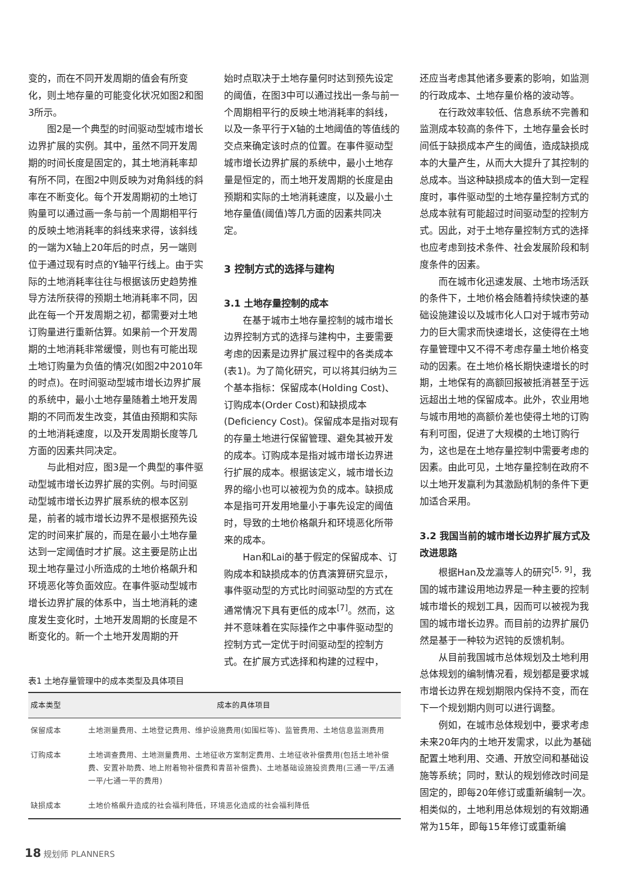变的，而在不同开发周期的值会有所变化，则土地存量的可能变化状况如图2和图3所示。
图2是一个典型的时间驱动型城市增长边界扩展的实例。其中，虽然不同开发周期的时间长度是固定的，其土地消耗率却有所不同，在图2中则反映为对角斜线的斜率在不断变化。每个开发周期初的土地订购量可以通过画一条与前一个周期相平行的反映土地消耗率的斜线来求得，该斜线的一端为X轴上20年后的时点，另一端则位于通过现有时点的Y轴平行线上。由于实际的土地消耗率往往与根据该历史趋势推导方法所获得的预期土地消耗率不同，因此在每一个开发周期之初，都需要对土地订购量进行重新估算。如果前一个开发周期的土地消耗非常缓慢，则也有可能出现土地订购量为负值的情况(如图2中2010年的时点)。在时间驱动型城市增长边界扩展的系统中，最小土地存量随着土地开发周期的不同而发生改变，其值由预期和实际的土地消耗速度，以及开发周期长度等几方面的因素共同决定。
与此相对应，图3是一个典型的事件驱动型城市增长边界扩展的实例。与时间驱动型城市增长边界扩展系统的根本区别是，前者的城市增长边界不是根据预先设定的时间来扩展的，而是在最小土地存量达到一定阈值时才扩展。这主要是防止出现土地存量过小所造成的土地价格飙升和环境恶化等负面效应。在事件驱动型城市增长边界扩展的体系中，当土地消耗的速度发生变化时，土地开发周期的长度是不断变化的。新一个土地开发周期的开
始时点取决于土地存量何时达到预先设定的阈值，在图3中可以通过找出一条与前一个周期相平行的反映土地消耗率的斜线，以及一条平行于X轴的土地阈值的等值线的交点来确定该时点的位置。在事件驱动型城市增长边界扩展的系统中，最小土地存量是恒定的，而土地开发周期的长度是由预期和实际的土地消耗速度，以及最小土地存量值(阈值)等几方面的因素共同决定。
3 控制方式的选择与建构
3.1 土地存量控制的成本
在基于城市土地存量控制的城市增长边界控制方式的选择与建构中，主要需要考虑的因素是边界扩展过程中的各类成本(表1)。为了简化研究，可以将其归纳为三个基本指标：保留成本(Holding Cost)、订购成本(Order Cost)和缺损成本(Deficiency Cost)。保留成本是指对现有的存量土地进行保留管理、避免其被开发的成本。订购成本是指对城市增长边界进行扩展的成本。根据该定义，城市增长边界的缩小也可以被视为负的成本。缺损成本是指可开发用地量小于事先设定的阈值时，导致的土地价格飙升和环境恶化所带来的成本。
Han和Lai的基于假定的保留成本、订购成本和缺损成本的仿真演算研究显示，事件驱动型的方式比时间驱动型的方式在通常情况下具有更低的成本<sup>[7]</sup>。然而，这并不意味着在实际操作之中事件驱动型的控制方式一定优于时间驱动型的控制方式。在扩展方式选择和构建的过程中，
还应当考虑其他诸多要素的影响，如监测的行政成本、土地存量价格的波动等。
在行政效率较低、信息系统不完善和监测成本较高的条件下，土地存量会长时间低于缺损成本产生的阈值，造成缺损成本的大量产生，从而大大提升了其控制的总成本。当这种缺损成本的值大到一定程度时，事件驱动型的土地存量控制方式的总成本就有可能超过时间驱动型的控制方式。因此，对于土地存量控制方式的选择也应考虑到技术条件、社会发展阶段和制度条件的因素。
而在城市化迅速发展、土地市场活跃的条件下，土地价格会随着持续快速的基础设施建设以及城市化人口对于城市劳动力的巨大需求而快速增长，这使得在土地存量管理中又不得不考虑存量土地价格变动的因素。在土地价格长期快速增长的时期，土地保有的高额回报被抵消甚至于远远超出土地的保留成本。此外，农业用地与城市用地的高额价差也使得土地的订购有利可图，促进了大规模的土地订购行为，这也是在土地存量控制中需要考虑的因素。由此可见，土地存量控制在政府不以土地开发赢利为其激励机制的条件下更加适合采用。
3.2 我国当前的城市增长边界扩展方式及改进思路
根据Han及龙瀛等人的研究<sup>[5, 9]</sup>，我国的城市建设用地边界是一种主要的控制城市增长的规划工具，因而可以被视为我国的城市增长边界。而目前的边界扩展仍然是基于一种较为迟钝的反馈机制。
从目前我国城市总体规划及土地利用总体规划的编制情况看，规划都是要求城市增长边界在规划期限内保持不变，而在下一个规划期内则可以进行调整。
例如，在城市总体规划中，要求考虑未来20年内的土地开发需求，以此为基础配置土地利用、交通、开放空间和基础设施等系统；同时，默认的规划修改时间是固定的，即每20年修订或重新编制一次。相类似的，土地利用总体规划的有效期通常为15年，即每15年修订或重新编
表1 土地存量管理中的成本类型及具体项目
| 成本类型 | 成本的具体项目 |
| --- | --- |
| 保留成本 | 土地测量费用、土地登记费用、维护设施费用(如围栏等)、监管费用、土地信息监测费用 |
| 订购成本 | 土地调查费用、土地测量费用、土地征收方案制定费用、土地征收补偿费用(包括土地补偿费、安置补助费、地上附着物补偿费和青苗补偿费)、土地基础设施投资费用(三通一平/五通一平/七通一平的费用) |
| 缺损成本 | 土地价格飙升造成的社会福利降低，环境恶化造成的社会福利降低 |
18 规划师 PLANNERS